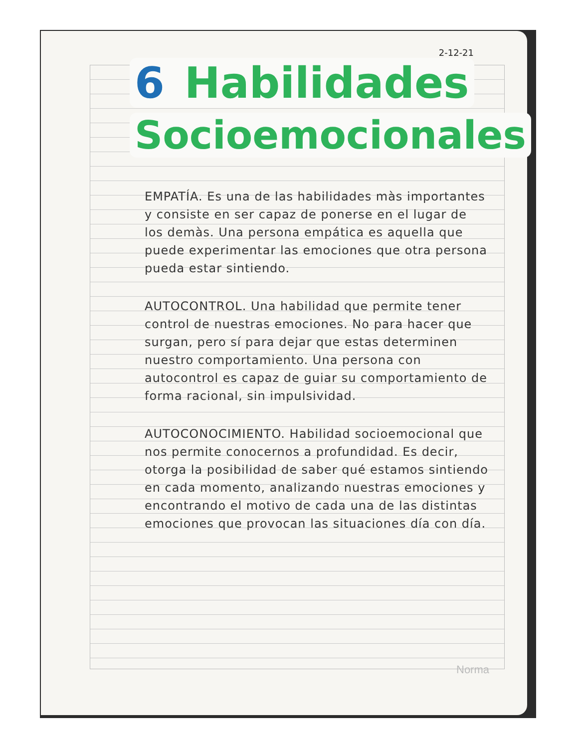2-12-21
6 Habilidades
Socioemocionales
EMPATÍA. Es una de las habilidades màs importantes y consiste en ser capaz de ponerse en el lugar de los demàs. Una persona empática es aquella que puede experimentar las emociones que otra persona pueda estar sintiendo.
AUTOCONTROL. Una habilidad que permite tener control de nuestras emociones. No para hacer que surgan, pero sí para dejar que estas determinen nuestro comportamiento. Una persona con autocontrol es capaz de guiar su comportamiento de forma racional, sin impulsividad.
AUTOCONOCIMIENTO. Habilidad socioemocional que nos permite conocernos a profundidad. Es decir, otorga la posibilidad de saber qué estamos sintiendo en cada momento, analizando nuestras emociones y encontrando el motivo de cada una de las distintas emociones que provocan las situaciones día con día.
Norma